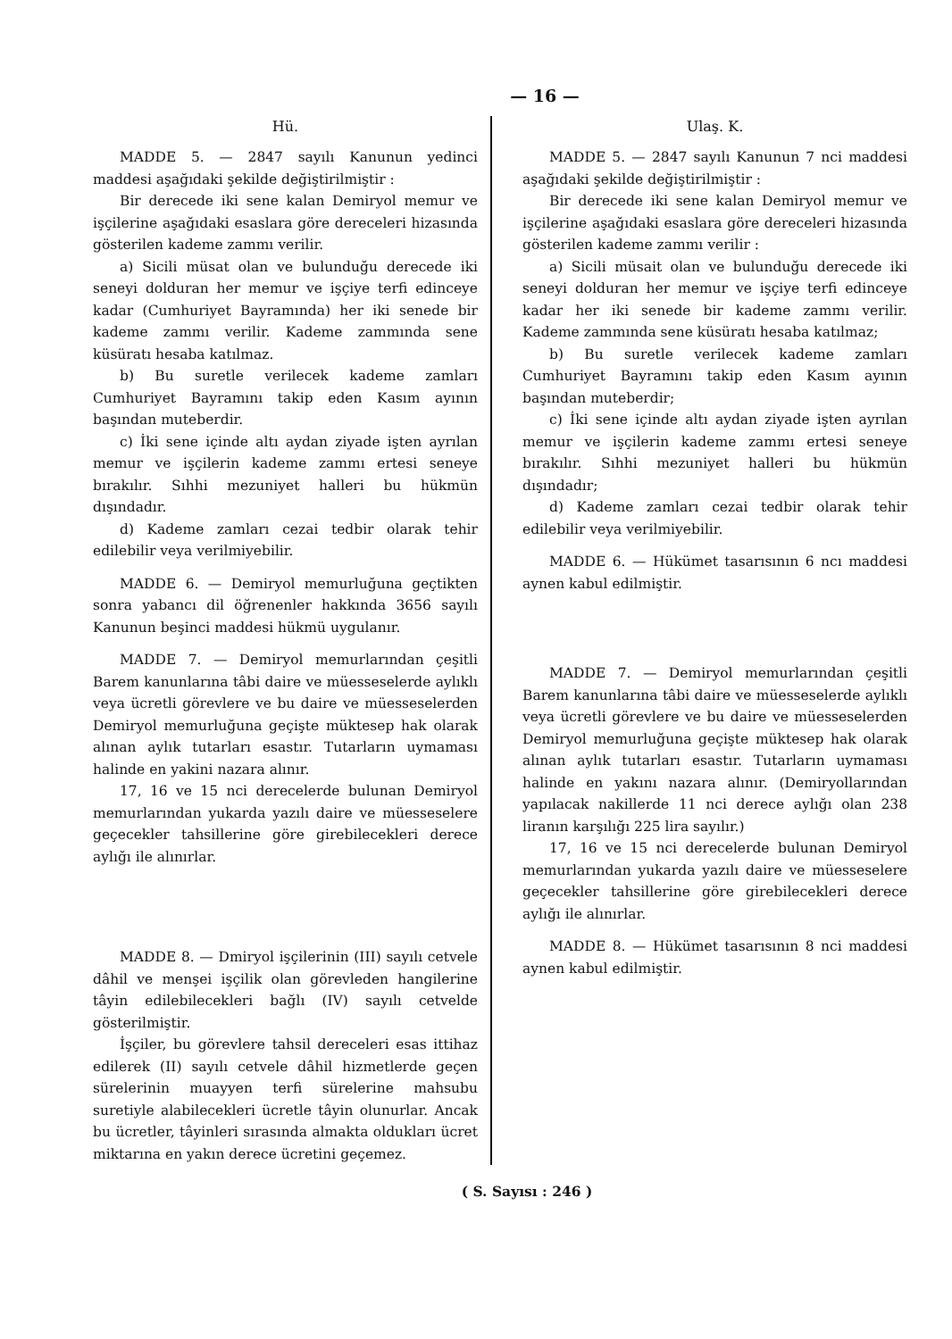— 16 —
Hü.
MADDE 5. — 2847 sayılı Kanunun yedinci maddesi aşağıdaki şekilde değiştirilmiştir :
Bir derecede iki sene kalan Demiryol memur ve işçilerine aşağıdaki esaslara göre dereceleri hizasında gösterilen kademe zammı verilir.
a) Sicili müsat olan ve bulunduğu derecede iki seneyi dolduran her memur ve işçiye terfi edinceye kadar (Cumhuriyet Bayramında) her iki senede bir kademe zammı verilir. Kademe zammında sene küsüratı hesaba katılmaz.
b) Bu suretle verilecek kademe zamları Cumhuriyet Bayramını takip eden Kasım ayının başından muteberdir.
c) İki sene içinde altı aydan ziyade işten ayrılan memur ve işçilerin kademe zammı ertesi seneye bırakılır. Sıhhi mezuniyet halleri bu hükmün dışındadır.
d) Kademe zamları cezai tedbir olarak tehir edilebilir veya verilmiyebilir.
MADDE 6. — Demiryol memurluğuna geçtikten sonra yabancı dil öğrenenler hakkında 3656 sayılı Kanunun beşinci maddesi hükmü uygulanır.
MADDE 7. — Demiryol memurlarından çeşitli Barem kanunlarına tâbi daire ve müesseselerde aylıklı veya ücretli görevlere ve bu daire ve müesseselerden Demiryol memurluğuna geçişte müktesep hak olarak alınan aylık tutarları esastır. Tutarların uymaması halinde en yakini nazara alınır.
17, 16 ve 15 nci derecelerde bulunan Demiryol memurlarından yukarda yazılı daire ve müesseselere geçecekler tahsillerine göre girebilecekleri derece aylığı ile alınırlar.
MADDE 8. — Dmiryol işçilerinin (III) sayılı cetvele dâhil ve menşei işçilik olan görevleden hangilerine tâyin edilebilecekleri bağlı (IV) sayılı cetvelde gösterilmiştir.
İşçiler, bu görevlere tahsil dereceleri esas ittihaz edilerek (II) sayılı cetvele dâhil hizmetlerde geçen sürelerinin muayyen terfi sürelerine mahsubu suretiyle alabilecekleri ücretle tâyin olunurlar. Ancak bu ücretler, tâyinleri sırasında almakta oldukları ücret miktarına en yakın derece ücretini geçemez.
Ulaş. K.
MADDE 5. — 2847 sayılı Kanunun 7 nci maddesi aşağıdaki şekilde değiştirilmiştir :
Bir derecede iki sene kalan Demiryol memur ve işçilerine aşağıdaki esaslara göre dereceleri hizasında gösterilen kademe zammı verilir :
a) Sicili müsait olan ve bulunduğu derecede iki seneyi dolduran her memur ve işçiye terfi edinceye kadar her iki senede bir kademe zammı verilir. Kademe zammında sene küsüratı hesaba katılmaz;
b) Bu suretle verilecek kademe zamları Cumhuriyet Bayramını takip eden Kasım ayının başından muteberdir;
c) İki sene içinde altı aydan ziyade işten ayrılan memur ve işçilerin kademe zammı ertesi seneye bırakılır. Sıhhi mezuniyet halleri bu hükmün dışındadır;
d) Kademe zamları cezai tedbir olarak tehir edilebilir veya verilmiyebilir.
MADDE 6. — Hükümet tasarısının 6 ncı maddesi aynen kabul edilmiştir.
MADDE 7. — Demiryol memurlarından çeşitli Barem kanunlarına tâbi daire ve müessese­lerde aylıklı veya ücretli görevlere ve bu daire ve müesseselerden Demiryol memurluğuna geçişte müktesep hak olarak alınan aylık tutarları esastır. Tutarların uymaması halinde en yakını nazara alınır. (Demiryollarından yapılacak nakillerde 11 nci derece aylığı olan 238 liranın karşılığı 225 lira sayılır.)
17, 16 ve 15 nci derecelerde bulunan Demiryol memurlarından yukarda yazılı daire ve müesseselere geçecekler tahsillerine göre girebilecekleri derece aylığı ile alınırlar.
MADDE 8. — Hükümet tasarısının 8 nci maddesi aynen kabul edilmiştir.
( S. Sayısı : 246 )